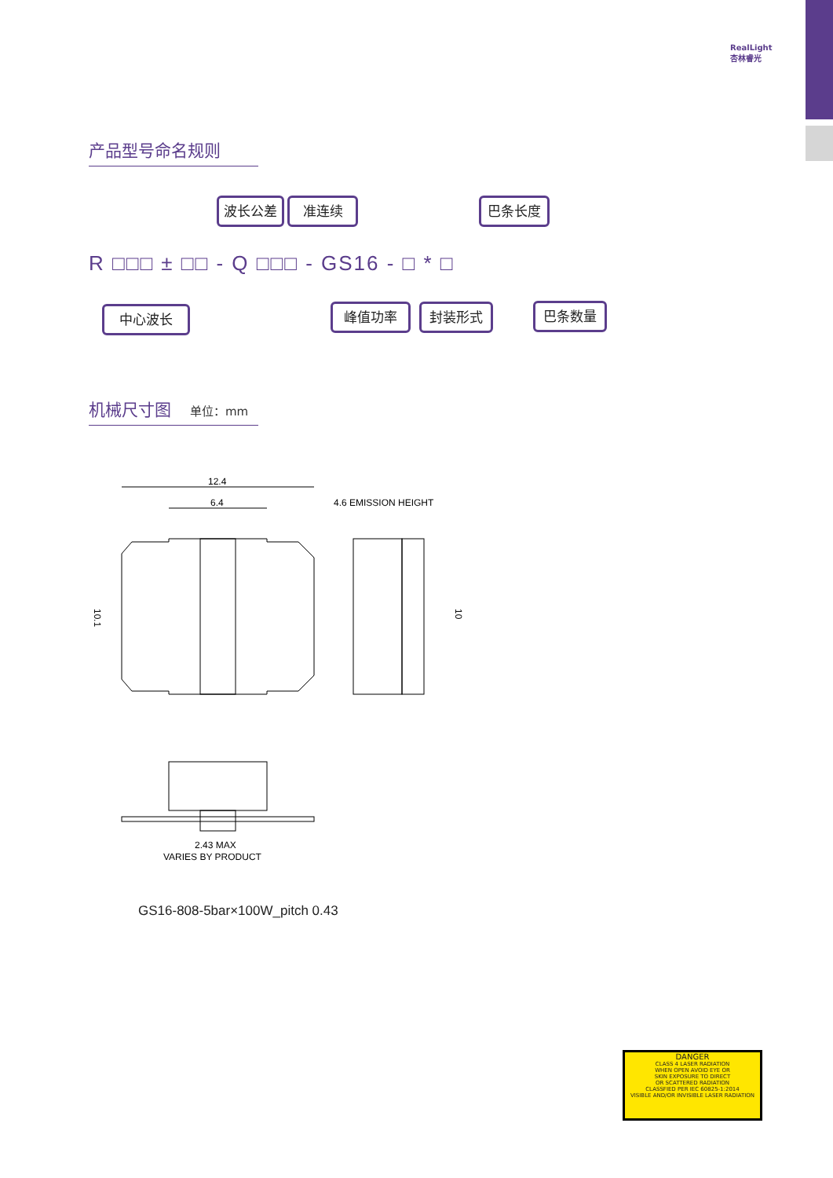RealLight
杏林睿光
产品型号命名规则
波长公差 准连续 巴条长度
R □□□ ± □□ - Q □□□ - GS16 - □ * □
中心波长 峰值功率 封装形式 巴条数量
机械尺寸图 单位：mm
12.4
6.4
4.6 EMISSION HEIGHT
10.1
10
2.43 MAX
VARIES BY PRODUCT
GS16-808-5bar×100W_pitch 0.43
DANGER
CLASS 4 LASER RADIATION
WHEN OPEN AVOID EYE OR
SKIN EXPOSURE TO DIRECT
OR SCATTERED RADIATION
CLASSFIED PER IEC 60825-1:2014
VISIBLE AND/OR INVISIBLE LASER RADIATION